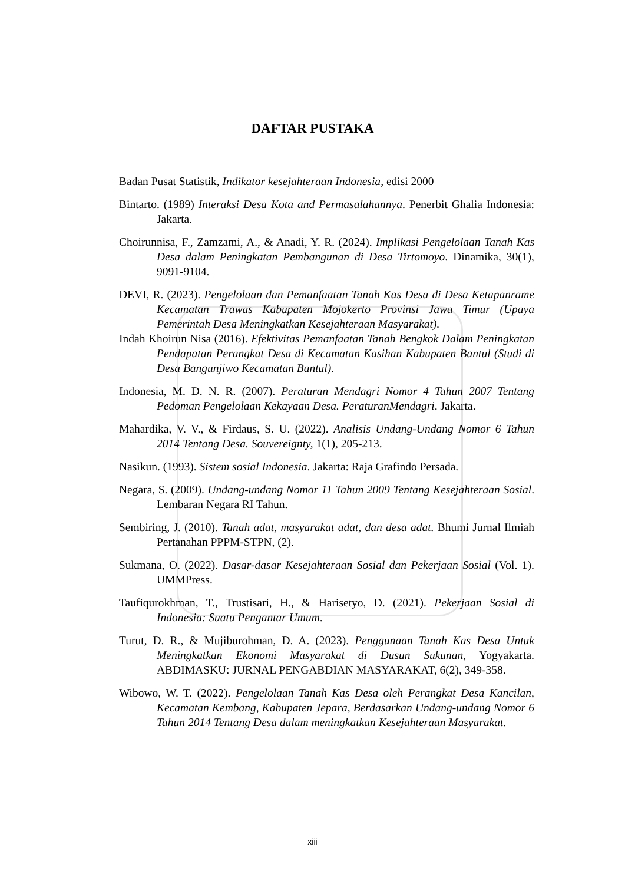DAFTAR PUSTAKA
Badan Pusat Statistik, Indikator kesejahteraan Indonesia, edisi 2000
Bintarto. (1989) Interaksi Desa Kota and Permasalahannya. Penerbit Ghalia Indonesia: Jakarta.
Choirunnisa, F., Zamzami, A., & Anadi, Y. R. (2024). Implikasi Pengelolaan Tanah Kas Desa dalam Peningkatan Pembangunan di Desa Tirtomoyo. Dinamika, 30(1), 9091-9104.
DEVI, R. (2023). Pengelolaan dan Pemanfaatan Tanah Kas Desa di Desa Ketapanrame Kecamatan Trawas Kabupaten Mojokerto Provinsi Jawa Timur (Upaya Pemerintah Desa Meningkatkan Kesejahteraan Masyarakat).
Indah Khoirun Nisa (2016). Efektivitas Pemanfaatan Tanah Bengkok Dalam Peningkatan Pendapatan Perangkat Desa di Kecamatan Kasihan Kabupaten Bantul (Studi di Desa Bangunjiwo Kecamatan Bantul).
Indonesia, M. D. N. R. (2007). Peraturan Mendagri Nomor 4 Tahun 2007 Tentang Pedoman Pengelolaan Kekayaan Desa. PeraturanMendagri. Jakarta.
Mahardika, V. V., & Firdaus, S. U. (2022). Analisis Undang-Undang Nomor 6 Tahun 2014 Tentang Desa. Souvereignty, 1(1), 205-213.
Nasikun. (1993). Sistem sosial Indonesia. Jakarta: Raja Grafindo Persada.
Negara, S. (2009). Undang-undang Nomor 11 Tahun 2009 Tentang Kesejahteraan Sosial. Lembaran Negara RI Tahun.
Sembiring, J. (2010). Tanah adat, masyarakat adat, dan desa adat. Bhumi Jurnal Ilmiah Pertanahan PPPM-STPN, (2).
Sukmana, O. (2022). Dasar-dasar Kesejahteraan Sosial dan Pekerjaan Sosial (Vol. 1). UMMPress.
Taufiqurokhman, T., Trustisari, H., & Harisetyo, D. (2021). Pekerjaan Sosial di Indonesia: Suatu Pengantar Umum.
Turut, D. R., & Mujiburohman, D. A. (2023). Penggunaan Tanah Kas Desa Untuk Meningkatkan Ekonomi Masyarakat di Dusun Sukunan, Yogyakarta. ABDIMASKU: JURNAL PENGABDIAN MASYARAKAT, 6(2), 349-358.
Wibowo, W. T. (2022). Pengelolaan Tanah Kas Desa oleh Perangkat Desa Kancilan, Kecamatan Kembang, Kabupaten Jepara, Berdasarkan Undang-undang Nomor 6 Tahun 2014 Tentang Desa dalam meningkatkan Kesejahteraan Masyarakat.
xiii